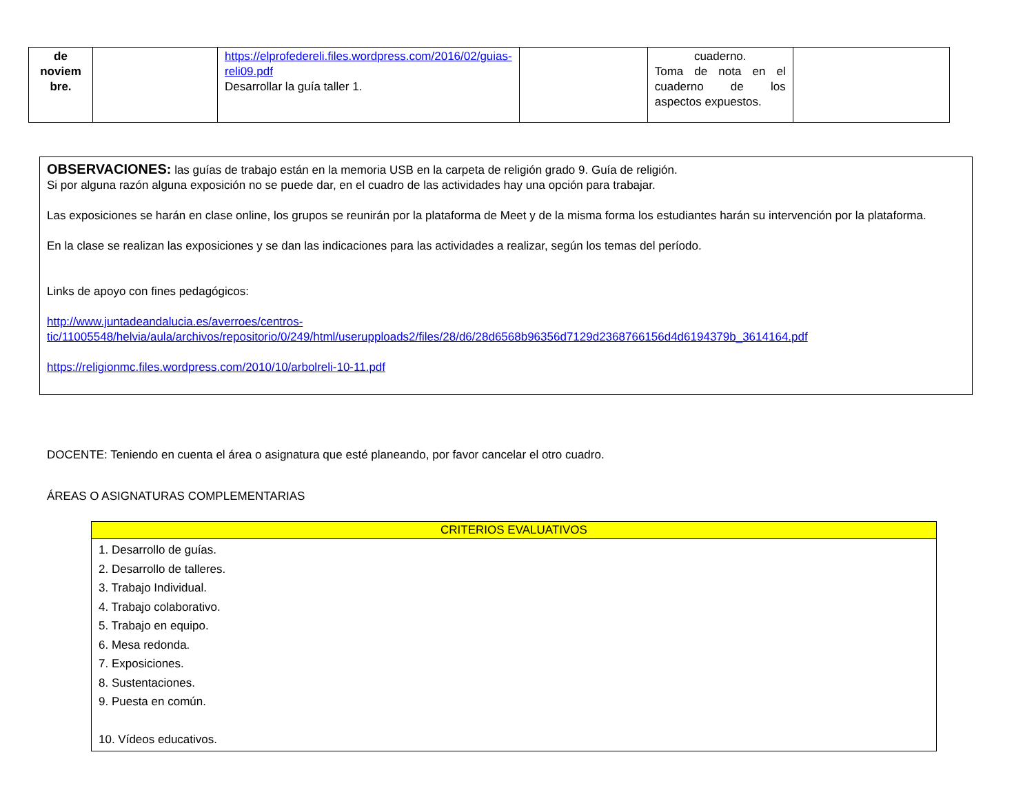| de noviem bre. | | https://elprofedereli.files.wordpress.com/2016/02/guias-reli09.pdf Desarrollar la guía taller 1. | | cuaderno. Toma de nota en el cuaderno de los aspectos expuestos. | |
OBSERVACIONES: las guías de trabajo están en la memoria USB en la carpeta de religión grado 9. Guía de religión.
Si por alguna razón alguna exposición no se puede dar, en el cuadro de las actividades hay una opción para trabajar.
Las exposiciones se harán en clase online, los grupos se reunirán por la plataforma de Meet y de la misma forma los estudiantes harán su intervención por la plataforma.
En la clase se realizan las exposiciones y se dan las indicaciones para las actividades a realizar, según los temas del período.
Links de apoyo con fines pedagógicos:
http://www.juntadeandalucia.es/averroes/centros-tic/11005548/helvia/aula/archivos/repositorio/0/249/html/userupploads2/files/28/d6/28d6568b96356d7129d2368766156d4d6194379b_3614164.pdf
https://religionmc.files.wordpress.com/2010/10/arbolreli-10-11.pdf
DOCENTE: Teniendo en cuenta el área o asignatura que esté planeando, por favor cancelar el otro cuadro.
ÁREAS O ASIGNATURAS COMPLEMENTARIAS
| CRITERIOS EVALUATIVOS |
| --- |
| 1. Desarrollo de guías. 2. Desarrollo de talleres. 3. Trabajo Individual. 4. Trabajo colaborativo. 5. Trabajo en equipo. 6. Mesa redonda. 7. Exposiciones. 8. Sustentaciones. 9. Puesta en común. 10. Vídeos educativos. |